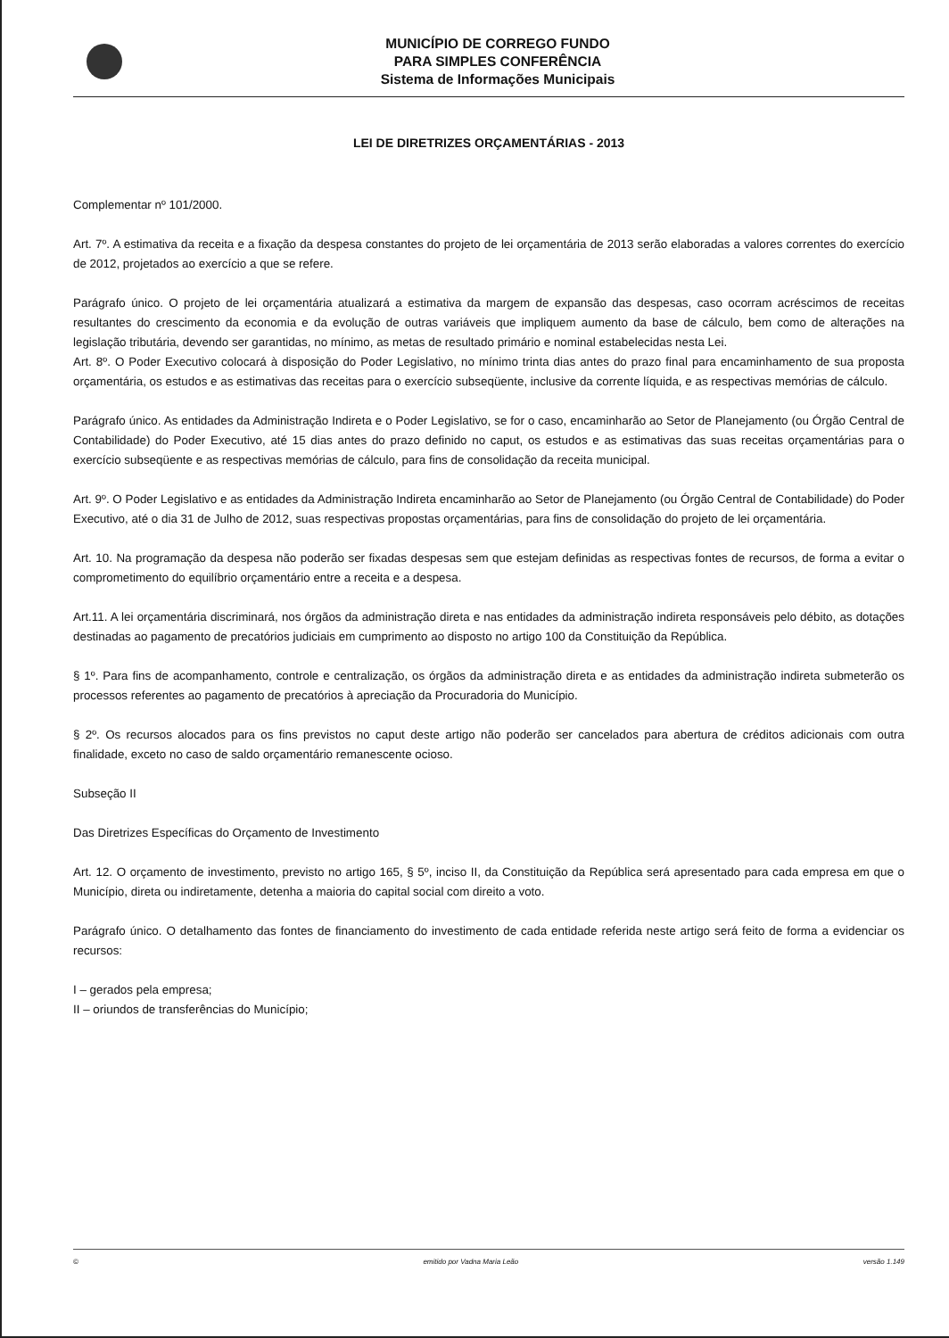MUNICÍPIO DE CORREGO FUNDO
PARA SIMPLES CONFERÊNCIA
Sistema de Informações Municipais
LEI DE DIRETRIZES ORÇAMENTÁRIAS - 2013
Complementar nº 101/2000.
Art. 7º. A estimativa da receita e a fixação da despesa constantes do projeto de lei orçamentária de 2013 serão elaboradas a valores correntes do exercício de 2012, projetados ao exercício a que se refere.
Parágrafo único. O projeto de lei orçamentária atualizará a estimativa da margem de expansão das despesas, caso ocorram acréscimos de receitas resultantes do crescimento da economia e da evolução de outras variáveis que impliquem aumento da base de cálculo, bem como de alterações na legislação tributária, devendo ser garantidas, no mínimo, as metas de resultado primário e nominal estabelecidas nesta Lei.
Art. 8º. O Poder Executivo colocará à disposição do Poder Legislativo, no mínimo trinta dias antes do prazo final para encaminhamento de sua proposta orçamentária, os estudos e as estimativas das receitas para o exercício subseqüente, inclusive da corrente líquida, e as respectivas memórias de cálculo.
Parágrafo único. As entidades da Administração Indireta e o Poder Legislativo, se for o caso, encaminharão ao Setor de Planejamento (ou Órgão Central de Contabilidade) do Poder Executivo, até 15 dias antes do prazo definido no caput, os estudos e as estimativas das suas receitas orçamentárias para o exercício subseqüente e as respectivas memórias de cálculo, para fins de consolidação da receita municipal.
Art. 9º. O Poder Legislativo e as entidades da Administração Indireta encaminharão ao Setor de Planejamento (ou Órgão Central de Contabilidade) do Poder Executivo, até o dia 31 de Julho de 2012, suas respectivas propostas orçamentárias, para fins de consolidação do projeto de lei orçamentária.
Art. 10. Na programação da despesa não poderão ser fixadas despesas sem que estejam definidas as respectivas fontes de recursos, de forma a evitar o comprometimento do equilíbrio orçamentário entre a receita e a despesa.
Art.11. A lei orçamentária discriminará, nos órgãos da administração direta e nas entidades da administração indireta responsáveis pelo débito, as dotações destinadas ao pagamento de precatórios judiciais em cumprimento ao disposto no artigo 100 da Constituição da República.
§ 1º. Para fins de acompanhamento, controle e centralização, os órgãos da administração direta e as entidades da administração indireta submeterão os processos referentes ao pagamento de precatórios à apreciação da Procuradoria do Município.
§ 2º. Os recursos alocados para os fins previstos no caput deste artigo não poderão ser cancelados para abertura de créditos adicionais com outra finalidade, exceto no caso de saldo orçamentário remanescente ocioso.
Subseção II
Das Diretrizes Específicas do Orçamento de Investimento
Art. 12. O orçamento de investimento, previsto no artigo 165, § 5º, inciso II, da Constituição da República será apresentado para cada empresa em que o Município, direta ou indiretamente, detenha a maioria do capital social com direito a voto.
Parágrafo único. O detalhamento das fontes de financiamento do investimento de cada entidade referida neste artigo será feito de forma a evidenciar os recursos:
I – gerados pela empresa;
II – oriundos de transferências do Município;
© emitido por Vadna Maria Leão versão 1.149